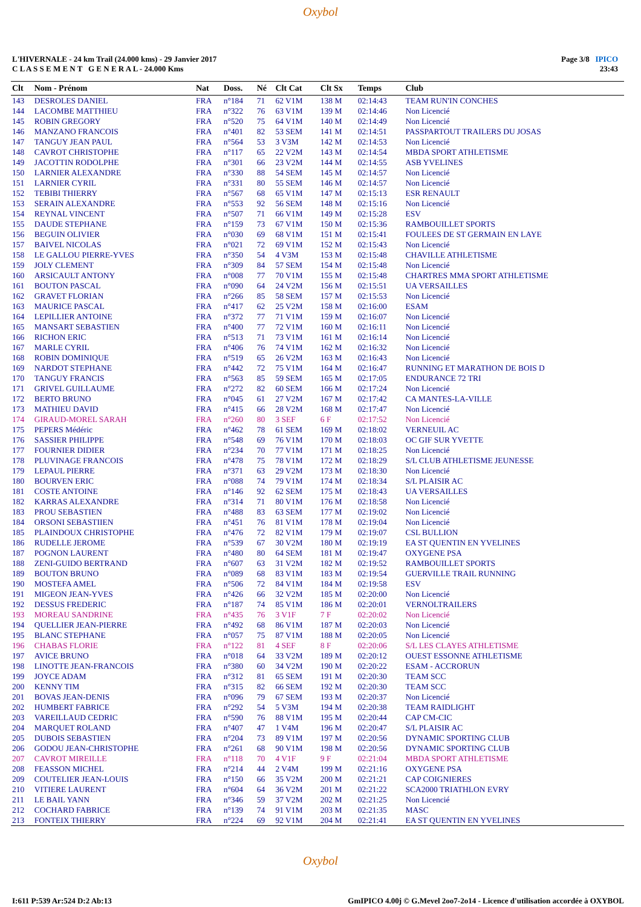Oxybol
L'HIVERNALE - 24 km Trail (24.000 kms) - 29 Janvier 2017
C L A S S E M E N T G E N E R A L - 24.000 Kms
Page 3/8 IPICO
23:43
| Clt | Nom - Prénom | Nat | Doss. | Né | Clt Cat | Clt Sx | Temps | Club |
| --- | --- | --- | --- | --- | --- | --- | --- | --- |
| 143 | DESROLES DANIEL | FRA | n°184 | 71 | 62 V1M | 138 M | 02:14:43 | TEAM RUN'IN CONCHES |
| 144 | LACOMBE MATTHIEU | FRA | n°322 | 76 | 63 V1M | 139 M | 02:14:46 | Non Licencié |
| 145 | ROBIN GREGORY | FRA | n°520 | 75 | 64 V1M | 140 M | 02:14:49 | Non Licencié |
| 146 | MANZANO FRANCOIS | FRA | n°401 | 82 | 53 SEM | 141 M | 02:14:51 | PASSPARTOUT TRAILERS DU JOSAS |
| 147 | TANGUY JEAN PAUL | FRA | n°564 | 53 | 3 V3M | 142 M | 02:14:53 | Non Licencié |
| 148 | CAVROT CHRISTOPHE | FRA | n°117 | 65 | 22 V2M | 143 M | 02:14:54 | MBDA SPORT ATHLETISME |
| 149 | JACOTTIN RODOLPHE | FRA | n°301 | 66 | 23 V2M | 144 M | 02:14:55 | ASB YVELINES |
| 150 | LARNIER ALEXANDRE | FRA | n°330 | 88 | 54 SEM | 145 M | 02:14:57 | Non Licencié |
| 151 | LARNIER CYRIL | FRA | n°331 | 80 | 55 SEM | 146 M | 02:14:57 | Non Licencié |
| 152 | TEBIBI THIERRY | FRA | n°567 | 68 | 65 V1M | 147 M | 02:15:13 | ESR RENAULT |
| 153 | SERAIN ALEXANDRE | FRA | n°553 | 92 | 56 SEM | 148 M | 02:15:16 | Non Licencié |
| 154 | REYNAL VINCENT | FRA | n°507 | 71 | 66 V1M | 149 M | 02:15:28 | ESV |
| 155 | DAUDE STEPHANE | FRA | n°159 | 73 | 67 V1M | 150 M | 02:15:36 | RAMBOUILLET SPORTS |
| 156 | BEGUIN OLIVIER | FRA | n°030 | 69 | 68 V1M | 151 M | 02:15:41 | FOULEES DE ST GERMAIN EN LAYE |
| 157 | BAIVEL NICOLAS | FRA | n°021 | 72 | 69 V1M | 152 M | 02:15:43 | Non Licencié |
| 158 | LE GALLOU PIERRE-YVES | FRA | n°350 | 54 | 4 V3M | 153 M | 02:15:48 | CHAVILLE ATHLETISME |
| 159 | JOLY CLEMENT | FRA | n°309 | 84 | 57 SEM | 154 M | 02:15:48 | Non Licencié |
| 160 | ARSICAULT ANTONY | FRA | n°008 | 77 | 70 V1M | 155 M | 02:15:48 | CHARTRES MMA SPORT ATHLETISME |
| 161 | BOUTON PASCAL | FRA | n°090 | 64 | 24 V2M | 156 M | 02:15:51 | UA VERSAILLES |
| 162 | GRAVET FLORIAN | FRA | n°266 | 85 | 58 SEM | 157 M | 02:15:53 | Non Licencié |
| 163 | MAURICE PASCAL | FRA | n°417 | 62 | 25 V2M | 158 M | 02:16:00 | ESAM |
| 164 | LEPILLIER ANTOINE | FRA | n°372 | 77 | 71 V1M | 159 M | 02:16:07 | Non Licencié |
| 165 | MANSART SEBASTIEN | FRA | n°400 | 77 | 72 V1M | 160 M | 02:16:11 | Non Licencié |
| 166 | RICHON ERIC | FRA | n°513 | 71 | 73 V1M | 161 M | 02:16:14 | Non Licencié |
| 167 | MARLE CYRIL | FRA | n°406 | 76 | 74 V1M | 162 M | 02:16:32 | Non Licencié |
| 168 | ROBIN DOMINIQUE | FRA | n°519 | 65 | 26 V2M | 163 M | 02:16:43 | Non Licencié |
| 169 | NARDOT STEPHANE | FRA | n°442 | 72 | 75 V1M | 164 M | 02:16:47 | RUNNING ET MARATHON DE BOIS D |
| 170 | TANGUY FRANCIS | FRA | n°563 | 85 | 59 SEM | 165 M | 02:17:05 | ENDURANCE 72 TRI |
| 171 | GRIVEL GUILLAUME | FRA | n°272 | 82 | 60 SEM | 166 M | 02:17:24 | Non Licencié |
| 172 | BERTO BRUNO | FRA | n°045 | 61 | 27 V2M | 167 M | 02:17:42 | CA MANTES-LA-VILLE |
| 173 | MATHIEU DAVID | FRA | n°415 | 66 | 28 V2M | 168 M | 02:17:47 | Non Licencié |
| 174 | GIRAUD-MOREL SARAH | FRA | n°260 | 80 | 3 SEF | 6 F | 02:17:52 | Non Licencié |
| 175 | PEPERS Médéric | FRA | n°462 | 78 | 61 SEM | 169 M | 02:18:02 | VERNEUIL AC |
| 176 | SASSIER PHILIPPE | FRA | n°548 | 69 | 76 V1M | 170 M | 02:18:03 | OC GIF SUR YVETTE |
| 177 | FOURNIER DIDIER | FRA | n°234 | 70 | 77 V1M | 171 M | 02:18:25 | Non Licencié |
| 178 | PLUVINAGE FRANCOIS | FRA | n°478 | 75 | 78 V1M | 172 M | 02:18:29 | S/L CLUB ATHLETISME JEUNESSE |
| 179 | LEPAUL PIERRE | FRA | n°371 | 63 | 29 V2M | 173 M | 02:18:30 | Non Licencié |
| 180 | BOURVEN ERIC | FRA | n°088 | 74 | 79 V1M | 174 M | 02:18:34 | S/L PLAISIR AC |
| 181 | COSTE ANTOINE | FRA | n°146 | 92 | 62 SEM | 175 M | 02:18:43 | UA VERSAILLES |
| 182 | KARRAS ALEXANDRE | FRA | n°314 | 71 | 80 V1M | 176 M | 02:18:58 | Non Licencié |
| 183 | PROU SEBASTIEN | FRA | n°488 | 83 | 63 SEM | 177 M | 02:19:02 | Non Licencié |
| 184 | ORSONI SEBASTIIEN | FRA | n°451 | 76 | 81 V1M | 178 M | 02:19:04 | Non Licencié |
| 185 | PLAINDOUX CHRISTOPHE | FRA | n°476 | 72 | 82 V1M | 179 M | 02:19:07 | CSL BULLION |
| 186 | RUDELLE JEROME | FRA | n°539 | 67 | 30 V2M | 180 M | 02:19:19 | EA ST QUENTIN EN YVELINES |
| 187 | POGNON LAURENT | FRA | n°480 | 80 | 64 SEM | 181 M | 02:19:47 | OXYGENE PSA |
| 188 | ZENI-GUIDO BERTRAND | FRA | n°607 | 63 | 31 V2M | 182 M | 02:19:52 | RAMBOUILLET SPORTS |
| 189 | BOUTON BRUNO | FRA | n°089 | 68 | 83 V1M | 183 M | 02:19:54 | GUERVILLE TRAIL RUNNING |
| 190 | MOSTEFA AMEL | FRA | n°506 | 72 | 84 V1M | 184 M | 02:19:58 | ESV |
| 191 | MIGEON JEAN-YVES | FRA | n°426 | 66 | 32 V2M | 185 M | 02:20:00 | Non Licencié |
| 192 | DESSUS FREDERIC | FRA | n°187 | 74 | 85 V1M | 186 M | 02:20:01 | VERNOLTRAILERS |
| 193 | MOREAU SANDRINE | FRA | n°435 | 76 | 3 V1F | 7 F | 02:20:02 | Non Licencié |
| 194 | QUELLIER JEAN-PIERRE | FRA | n°492 | 68 | 86 V1M | 187 M | 02:20:03 | Non Licencié |
| 195 | BLANC STEPHANE | FRA | n°057 | 75 | 87 V1M | 188 M | 02:20:05 | Non Licencié |
| 196 | CHABAS FLORIE | FRA | n°122 | 81 | 4 SEF | 8 F | 02:20:06 | S/L LES CLAYES ATHLETISME |
| 197 | AVICE BRUNO | FRA | n°018 | 64 | 33 V2M | 189 M | 02:20:12 | OUEST ESSONNE ATHLETISME |
| 198 | LINOTTE JEAN-FRANCOIS | FRA | n°380 | 60 | 34 V2M | 190 M | 02:20:22 | ESAM - ACCRORUN |
| 199 | JOYCE ADAM | FRA | n°312 | 81 | 65 SEM | 191 M | 02:20:30 | TEAM SCC |
| 200 | KENNY TIM | FRA | n°315 | 82 | 66 SEM | 192 M | 02:20:30 | TEAM SCC |
| 201 | BOVAS JEAN-DENIS | FRA | n°096 | 79 | 67 SEM | 193 M | 02:20:37 | Non Licencié |
| 202 | HUMBERT FABRICE | FRA | n°292 | 54 | 5 V3M | 194 M | 02:20:38 | TEAM RAIDLIGHT |
| 203 | VAREILLAUD CEDRIC | FRA | n°590 | 76 | 88 V1M | 195 M | 02:20:44 | CAP CM-CIC |
| 204 | MARQUET ROLAND | FRA | n°407 | 47 | 1 V4M | 196 M | 02:20:47 | S/L PLAISIR AC |
| 205 | DUBOIS SEBASTIEN | FRA | n°204 | 73 | 89 V1M | 197 M | 02:20:56 | DYNAMIC SPORTING CLUB |
| 206 | GODOU JEAN-CHRISTOPHE | FRA | n°261 | 68 | 90 V1M | 198 M | 02:20:56 | DYNAMIC SPORTING CLUB |
| 207 | CAVROT MIREILLE | FRA | n°118 | 70 | 4 V1F | 9 F | 02:21:04 | MBDA SPORT ATHLETISME |
| 208 | FEASSON MICHEL | FRA | n°214 | 44 | 2 V4M | 199 M | 02:21:16 | OXYGENE PSA |
| 209 | COUTELIER JEAN-LOUIS | FRA | n°150 | 66 | 35 V2M | 200 M | 02:21:21 | CAP COIGNIERES |
| 210 | VITIERE LAURENT | FRA | n°604 | 64 | 36 V2M | 201 M | 02:21:22 | SCA2000 TRIATHLON EVRY |
| 211 | LE BAIL YANN | FRA | n°346 | 59 | 37 V2M | 202 M | 02:21:25 | Non Licencié |
| 212 | COCHARD FABRICE | FRA | n°139 | 74 | 91 V1M | 203 M | 02:21:35 | MASC |
| 213 | FONTEIX THIERRY | FRA | n°224 | 69 | 92 V1M | 204 M | 02:21:41 | EA ST QUENTIN EN YVELINES |
Oxybol
I:611 P:539 Ar:524 D:2 Ab:13 GmIPICO 4.00j © G.Mevel 2oo7-2o14 - Licence d'utilisation accordée à OXYBOL